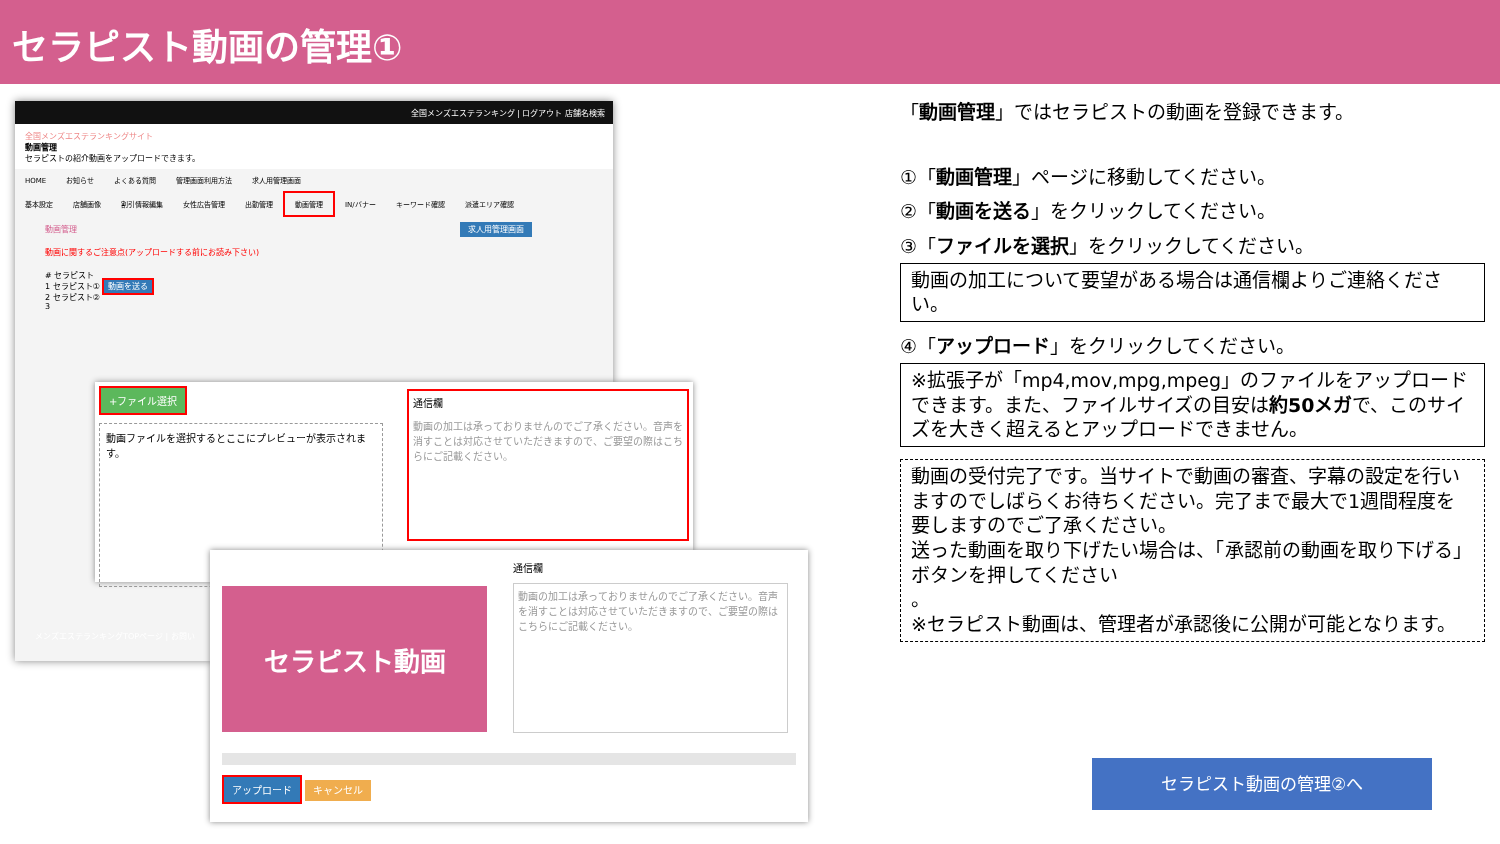セラピスト動画の管理①
全国メンズエステランキング | ログアウト 店舗名検索
全国メンズエステランキングサイト
動画管理
セラピストの紹介動画をアップロードできます。
HOME お知らせ よくある質問 管理画面利用方法 求人用管理画面
基本設定 店舗画像 割引情報編集 女性広告管理 出勤管理 動画管理 IN/バナー キーワード確認 派遣エリア確認
動画管理 求人用管理画面
動画に関するご注意点(アップロードする前にお読み下さい)
# セラピスト
1 セラピスト① 動画を送る
2 セラピスト②
3
メンズエステランキングTOPページ | お問い
+ファイル選択
動画ファイルを選択するとここにプレビューが表示されます。
通信欄
動画の加工は承っておりませんのでご了承ください。音声を消すことは対応させていただきますので、ご要望の際はこちらにご記載ください。
セラピスト動画
通信欄
動画の加工は承っておりませんのでご了承ください。音声を消すことは対応させていただきますので、ご要望の際はこちらにご記載ください。
アップロード キャンセル
「動画管理」ではセラピストの動画を登録できます。
①「動画管理」ページに移動してください。
②「動画を送る」をクリックしてください。
③「ファイルを選択」をクリックしてください。
動画の加工について要望がある場合は通信欄よりご連絡ください。
④「アップロード」をクリックしてください。
※拡張子が「mp4,mov,mpg,mpeg」のファイルをアップロードできます。また、ファイルサイズの目安は約50メガで、このサイズを大きく超えるとアップロードできません。
動画の受付完了です。当サイトで動画の審査、字幕の設定を行いますのでしばらくお待ちください。完了まで最大で1週間程度を要しますのでご了承ください。
送った動画を取り下げたい場合は、「承認前の動画を取り下げる」ボタンを押してください
。
※セラピスト動画は、管理者が承認後に公開が可能となります。
セラピスト動画の管理②へ